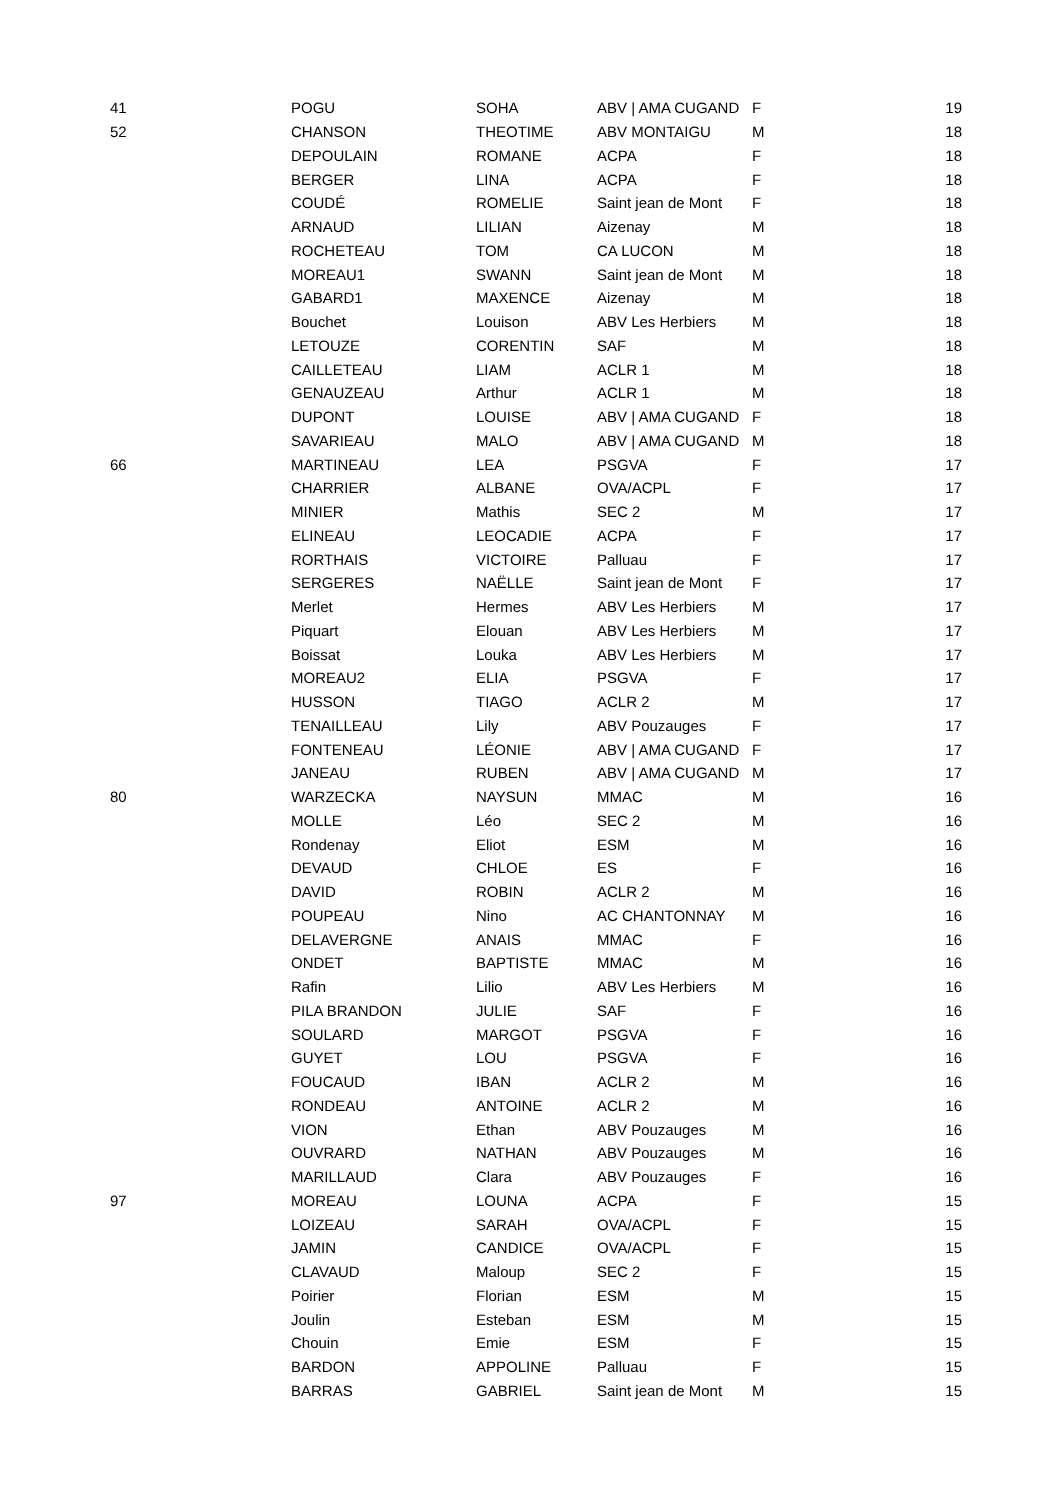| 41 | POGU | SOHA | ABV / AMA CUGAND | F | 19 |
| 52 | CHANSON | THEOTIME | ABV MONTAIGU | M | 18 |
| | DEPOULAIN | ROMANE | ACPA | F | 18 |
| | BERGER | LINA | ACPA | F | 18 |
| | COUDÉ | ROMELIE | Saint jean de Mont | F | 18 |
| | ARNAUD | LILIAN | Aizenay | M | 18 |
| | ROCHETEAU | TOM | CA LUCON | M | 18 |
| | MOREAU1 | SWANN | Saint jean de Mont | M | 18 |
| | GABARD1 | MAXENCE | Aizenay | M | 18 |
| | Bouchet | Louison | ABV Les Herbiers | M | 18 |
| | LETOUZE | CORENTIN | SAF | M | 18 |
| | CAILLETEAU | LIAM | ACLR 1 | M | 18 |
| | GENAUZEAU | Arthur | ACLR 1 | M | 18 |
| | DUPONT | LOUISE | ABV / AMA CUGAND | F | 18 |
| | SAVARIEAU | MALO | ABV / AMA CUGAND | M | 18 |
| 66 | MARTINEAU | LEA | PSGVA | F | 17 |
| | CHARRIER | ALBANE | OVA/ACPL | F | 17 |
| | MINIER | Mathis | SEC 2 | M | 17 |
| | ELINEAU | LEOCADIE | ACPA | F | 17 |
| | RORTHAIS | VICTOIRE | Palluau | F | 17 |
| | SERGERES | NAËLLE | Saint jean de Mont | F | 17 |
| | Merlet | Hermes | ABV Les Herbiers | M | 17 |
| | Piquart | Elouan | ABV Les Herbiers | M | 17 |
| | Boissat | Louka | ABV Les Herbiers | M | 17 |
| | MOREAU2 | ELIA | PSGVA | F | 17 |
| | HUSSON | TIAGO | ACLR 2 | M | 17 |
| | TENAILLEAU | Lily | ABV Pouzauges | F | 17 |
| | FONTENEAU | LÉONIE | ABV / AMA CUGAND | F | 17 |
| | JANEAU | RUBEN | ABV / AMA CUGAND | M | 17 |
| 80 | WARZECKA | NAYSUN | MMAC | M | 16 |
| | MOLLE | Léo | SEC 2 | M | 16 |
| | Rondenay | Eliot | ESM | M | 16 |
| | DEVAUD | CHLOE | ES | F | 16 |
| | DAVID | ROBIN | ACLR 2 | M | 16 |
| | POUPEAU | Nino | AC CHANTONNAY | M | 16 |
| | DELAVERGNE | ANAIS | MMAC | F | 16 |
| | ONDET | BAPTISTE | MMAC | M | 16 |
| | Rafin | Lilio | ABV Les Herbiers | M | 16 |
| | PILA BRANDON | JULIE | SAF | F | 16 |
| | SOULARD | MARGOT | PSGVA | F | 16 |
| | GUYET | LOU | PSGVA | F | 16 |
| | FOUCAUD | IBAN | ACLR 2 | M | 16 |
| | RONDEAU | ANTOINE | ACLR 2 | M | 16 |
| | VION | Ethan | ABV Pouzauges | M | 16 |
| | OUVRARD | NATHAN | ABV Pouzauges | M | 16 |
| | MARILLAUD | Clara | ABV Pouzauges | F | 16 |
| 97 | MOREAU | LOUNA | ACPA | F | 15 |
| | LOIZEAU | SARAH | OVA/ACPL | F | 15 |
| | JAMIN | CANDICE | OVA/ACPL | F | 15 |
| | CLAVAUD | Maloup | SEC 2 | F | 15 |
| | Poirier | Florian | ESM | M | 15 |
| | Joulin | Esteban | ESM | M | 15 |
| | Chouin | Emie | ESM | F | 15 |
| | BARDON | APPOLINE | Palluau | F | 15 |
| | BARRAS | GABRIEL | Saint jean de Mont | M | 15 |